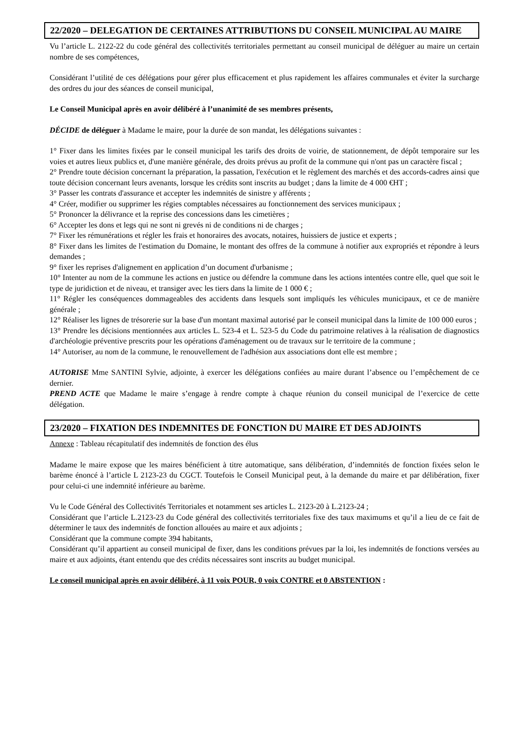22/2020 – DELEGATION DE CERTAINES ATTRIBUTIONS DU CONSEIL MUNICIPAL AU MAIRE
Vu l’article L. 2122-22 du code général des collectivités territoriales permettant au conseil municipal de déléguer au maire un certain nombre de ses compétences,
Considérant l’utilité de ces délégations pour gérer plus efficacement et plus rapidement les affaires communales et éviter la surcharge des ordres du jour des séances de conseil municipal,
Le Conseil Municipal après en avoir délibéré à l’unanimité de ses membres présents,
DÉCIDE de déléguer à Madame le maire, pour la durée de son mandat, les délégations suivantes :
1° Fixer dans les limites fixées par le conseil municipal les tarifs des droits de voirie, de stationnement, de dépôt temporaire sur les voies et autres lieux publics et, d'une manière générale, des droits prévus au profit de la commune qui n'ont pas un caractère fiscal ;
2° Prendre toute décision concernant la préparation, la passation, l'exécution et le règlement des marchés et des accords-cadres ainsi que toute décision concernant leurs avenants, lorsque les crédits sont inscrits au budget ; dans la limite de 4 000 €HT ;
3° Passer les contrats d'assurance et accepter les indemnités de sinistre y afférents ;
4° Créer, modifier ou supprimer les régies comptables nécessaires au fonctionnement des services municipaux ;
5° Prononcer la délivrance et la reprise des concessions dans les cimetières ;
6° Accepter les dons et legs qui ne sont ni grevés ni de conditions ni de charges ;
7° Fixer les rémunérations et régler les frais et honoraires des avocats, notaires, huissiers de justice et experts ;
8° Fixer dans les limites de l'estimation du Domaine, le montant des offres de la commune à notifier aux expropriés et répondre à leurs demandes ;
9° fixer les reprises d'alignement en application d’un document d'urbanisme ;
10° Intenter au nom de la commune les actions en justice ou défendre la commune dans les actions intentées contre elle, quel que soit le type de juridiction et de niveau, et transiger avec les tiers dans la limite de 1 000 € ;
11° Régler les conséquences dommageables des accidents dans lesquels sont impliqués les véhicules municipaux, et ce de manière générale ;
12° Réaliser les lignes de trésorerie sur la base d'un montant maximal autorisé par le conseil municipal dans la limite de 100 000 euros ;
13° Prendre les décisions mentionnées aux articles L. 523-4 et L. 523-5 du Code du patrimoine relatives à la réalisation de diagnostics d'archéologie préventive prescrits pour les opérations d'aménagement ou de travaux sur le territoire de la commune ;
14° Autoriser, au nom de la commune, le renouvellement de l'adhésion aux associations dont elle est membre ;
AUTORISE Mme SANTINI Sylvie, adjointe, à exercer les délégations confiées au maire durant l’absence ou l’empêchement de ce dernier.
PREND ACTE que Madame le maire s’engage à rendre compte à chaque réunion du conseil municipal de l’exercice de cette délégation.
23/2020 – FIXATION DES INDEMNITES DE FONCTION DU MAIRE ET DES ADJOINTS
Annexe : Tableau récapitulatif des indemnités de fonction des élus
Madame le maire expose que les maires bénéficient à titre automatique, sans délibération, d’indemnités de fonction fixées selon le barème énoncé à l’article L 2123-23 du CGCT. Toutefois le Conseil Municipal peut, à la demande du maire et par délibération, fixer pour celui-ci une indemnité inférieure au barème.
Vu le Code Général des Collectivités Territoriales et notamment ses articles L. 2123-20 à L.2123-24 ;
Considérant que l’article L.2123-23 du Code général des collectivités territoriales fixe des taux maximums et qu’il a lieu de ce fait de déterminer le taux des indemnités de fonction allouées au maire et aux adjoints ;
Considérant que la commune compte 394 habitants,
Considérant qu’il appartient au conseil municipal de fixer, dans les conditions prévues par la loi, les indemnités de fonctions versées au maire et aux adjoints, étant entendu que des crédits nécessaires sont inscrits au budget municipal.
Le conseil municipal après en avoir délibéré, à 11 voix POUR, 0 voix CONTRE et 0 ABSTENTION :